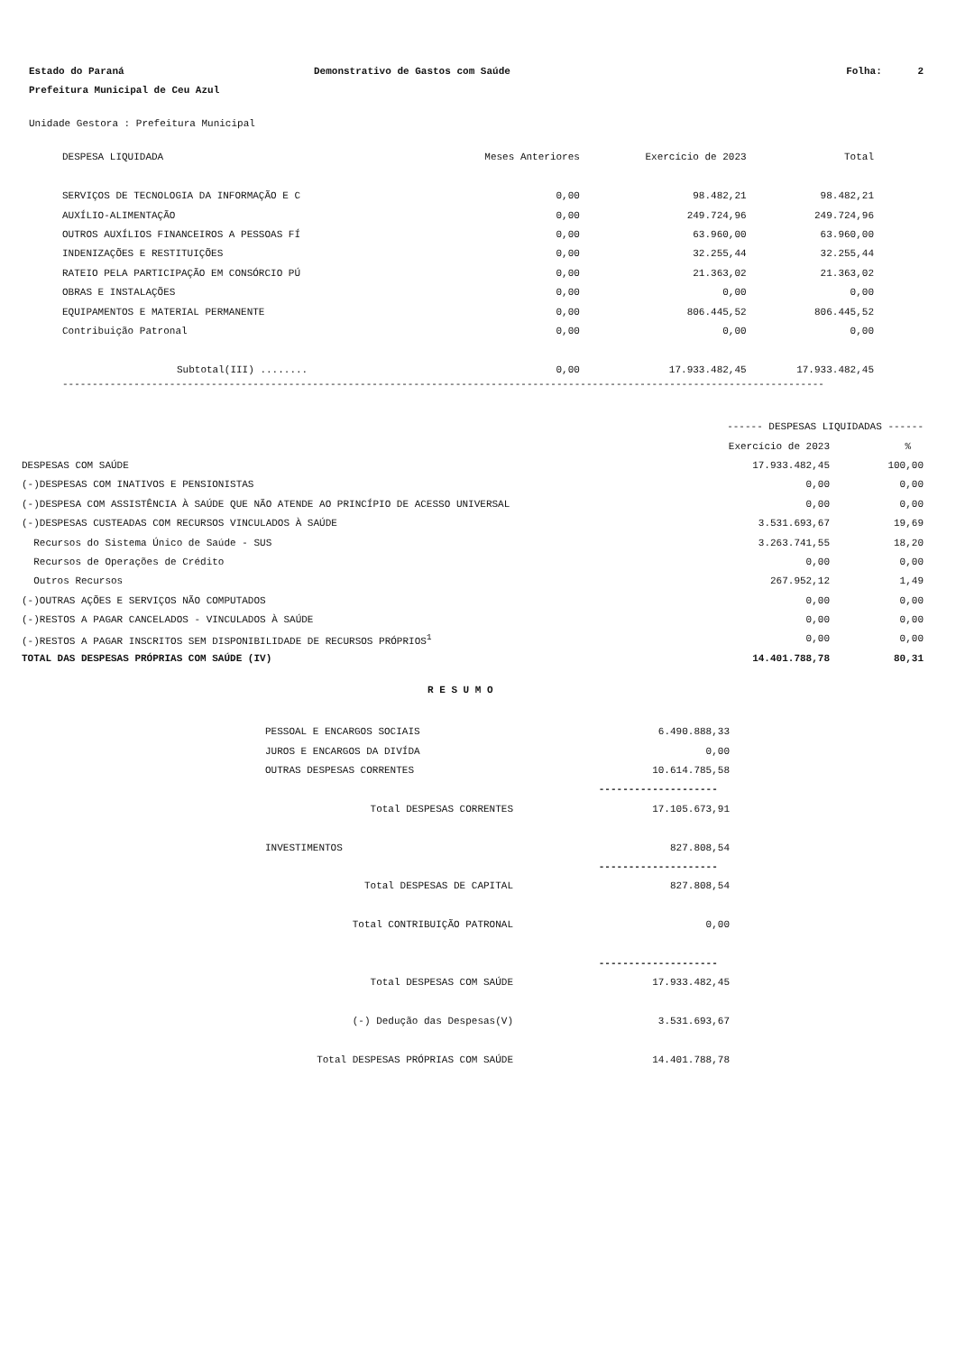| Estado do Paraná | Demonstrativo de Gastos com Saúde | Folha: 2 |
| Prefeitura Municipal de Ceu Azul | | |
Unidade Gestora : Prefeitura Municipal
| DESPESA LIQUIDADA | Meses Anteriores | Exercício de 2023 | Total |
| --- | --- | --- | --- |
| SERVIÇOS DE TECNOLOGIA DA INFORMAÇÃO E C | 0,00 | 98.482,21 | 98.482,21 |
| AUXÍLIO-ALIMENTAÇÃO | 0,00 | 249.724,96 | 249.724,96 |
| OUTROS AUXÍLIOS FINANCEIROS A PESSOAS FÍ | 0,00 | 63.960,00 | 63.960,00 |
| INDENIZAÇÕES E RESTITUIÇÕES | 0,00 | 32.255,44 | 32.255,44 |
| RATEIO PELA PARTICIPAÇÃO EM CONSÓRCIO PÚ | 0,00 | 21.363,02 | 21.363,02 |
| OBRAS E INSTALAÇÕES | 0,00 | 0,00 | 0,00 |
| EQUIPAMENTOS E MATERIAL PERMANENTE | 0,00 | 806.445,52 | 806.445,52 |
| Contribuição Patronal | 0,00 | 0,00 | 0,00 |
| Subtotal(III) ........ | 0,00 | 17.933.482,45 | 17.933.482,45 |
--------------------------------------------------------------------------------------------------------------------------------
| | ------ DESPESAS LIQUIDADAS ------ | |
| | Exercício de 2023 | % |
| DESPESAS COM SAÚDE | 17.933.482,45 | 100,00 |
| (-)DESPESAS COM INATIVOS E PENSIONISTAS | 0,00 | 0,00 |
| (-)DESPESA COM ASSISTÊNCIA À SAÚDE QUE NÃO ATENDE AO PRINCÍPIO DE ACESSO UNIVERSAL | 0,00 | 0,00 |
| (-)DESPESAS CUSTEADAS COM RECURSOS VINCULADOS À SAÚDE | 3.531.693,67 | 19,69 |
| Recursos do Sistema Único de Saúde - SUS | 3.263.741,55 | 18,20 |
| Recursos de Operações de Crédito | 0,00 | 0,00 |
| Outros Recursos | 267.952,12 | 1,49 |
| (-)OUTRAS AÇÕES E SERVIÇOS NÃO COMPUTADOS | 0,00 | 0,00 |
| (-)RESTOS A PAGAR CANCELADOS - VINCULADOS À SAÚDE | 0,00 | 0,00 |
| (-)RESTOS A PAGAR INSCRITOS SEM DISPONIBILIDADE DE RECURSOS PRÓPRIOS<sup>1</sup> | 0,00 | 0,00 |
| TOTAL DAS DESPESAS PRÓPRIAS COM SAÚDE (IV) | 14.401.788,78 | 80,31 |
R E S U M O
| PESSOAL E ENCARGOS SOCIAIS | 6.490.888,33 |
| JUROS E ENCARGOS DA DIVÍDA | 0,00 |
| OUTRAS DESPESAS CORRENTES | 10.614.785,58 |
| | -------------------- |
| Total DESPESAS CORRENTES | 17.105.673,91 |
| INVESTIMENTOS | 827.808,54 |
| | -------------------- |
| Total DESPESAS DE CAPITAL | 827.808,54 |
| Total CONTRIBUIÇÃO PATRONAL | 0,00 |
| | -------------------- |
| Total DESPESAS COM SAÚDE | 17.933.482,45 |
| (-) Dedução das Despesas(V) | 3.531.693,67 |
| Total DESPESAS PRÓPRIAS COM SAÚDE | 14.401.788,78 |